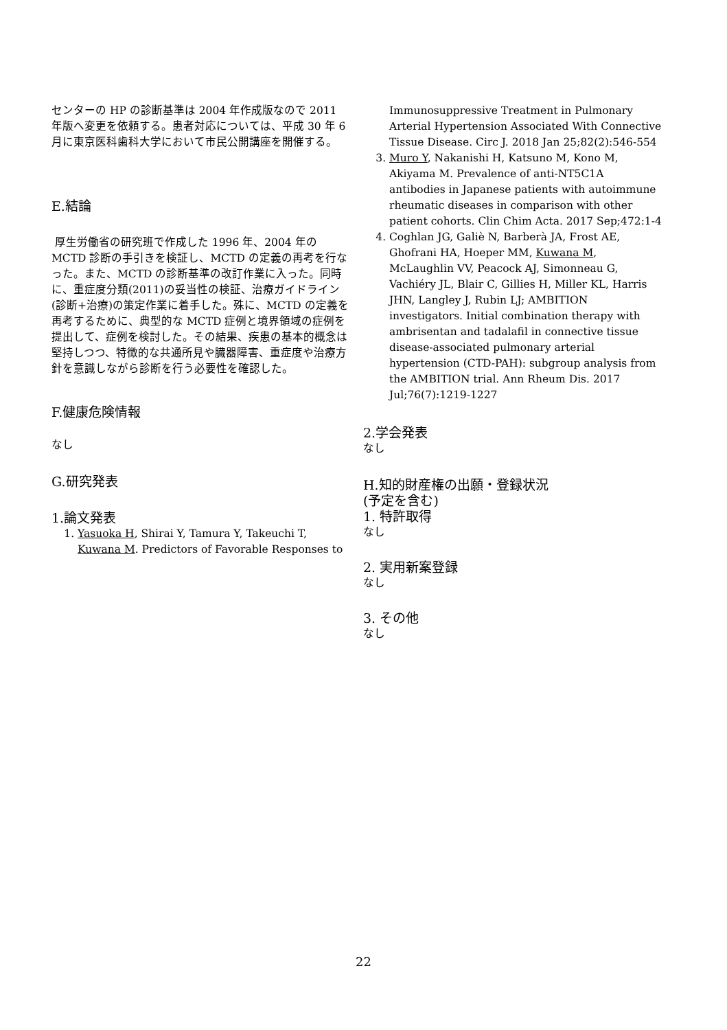センターの HP の診断基準は 2004 年作成版なので 2011 年版へ変更を依頼する。患者対応については、平成 30 年 6 月に東京医科歯科大学において市民公開講座を開催する。
E.結論
厚生労働省の研究班で作成した 1996 年、2004 年の MCTD 診断の手引きを検証し、MCTD の定義の再考を行なった。また、MCTD の診断基準の改訂作業に入った。同時に、重症度分類(2011)の妥当性の検証、治療ガイドライン(診断+治療)の策定作業に着手した。殊に、MCTD の定義を再考するために、典型的な MCTD 症例と境界領域の症例を提出して、症例を検討した。その結果、疾患の基本的概念は堅持しつつ、特徴的な共通所見や臓器障害、重症度や治療方針を意識しながら診断を行う必要性を確認した。
F.健康危険情報
なし
G.研究発表
1.論文発表
1. Yasuoka H, Shirai Y, Tamura Y, Takeuchi T, Kuwana M. Predictors of Favorable Responses to
Immunosuppressive Treatment in Pulmonary Arterial Hypertension Associated With Connective Tissue Disease. Circ J. 2018 Jan 25;82(2):546-554
3. Muro Y, Nakanishi H, Katsuno M, Kono M, Akiyama M. Prevalence of anti-NT5C1A antibodies in Japanese patients with autoimmune rheumatic diseases in comparison with other patient cohorts. Clin Chim Acta. 2017 Sep;472:1-4
4. Coghlan JG, Galiè N, Barberà JA, Frost AE, Ghofrani HA, Hoeper MM, Kuwana M, McLaughlin VV, Peacock AJ, Simonneau G, Vachiéry JL, Blair C, Gillies H, Miller KL, Harris JHN, Langley J, Rubin LJ; AMBITION investigators. Initial combination therapy with ambrisentan and tadalafil in connective tissue disease-associated pulmonary arterial hypertension (CTD-PAH): subgroup analysis from the AMBITION trial. Ann Rheum Dis. 2017 Jul;76(7):1219-1227
2.学会発表
なし
H.知的財産権の出願・登録状況
(予定を含む)
1. 特許取得
なし
2. 実用新案登録
なし
3. その他
なし
22